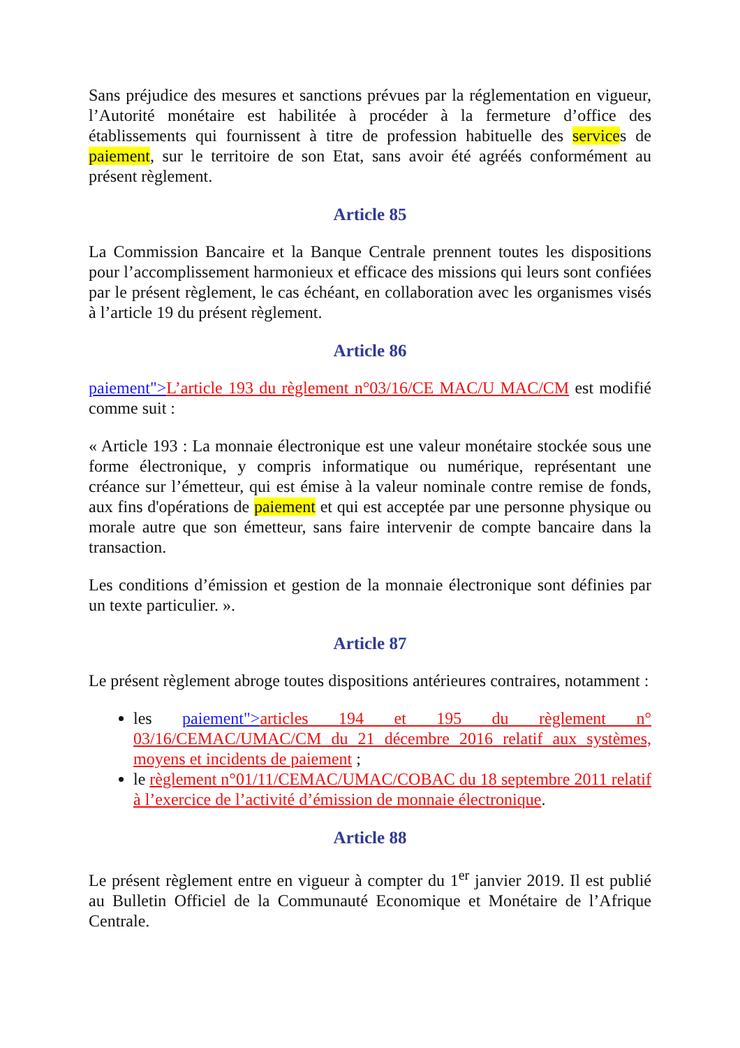Sans préjudice des mesures et sanctions prévues par la réglementation en vigueur, l’Autorité monétaire est habilitée à procéder à la fermeture d’office des établissements qui fournissent à titre de profession habituelle des services de paiement, sur le territoire de son Etat, sans avoir été agréés conformément au présent règlement.
Article 85
La Commission Bancaire et la Banque Centrale prennent toutes les dispositions pour l’accomplissement harmonieux et efficace des missions qui leurs sont confiées par le présent règlement, le cas échéant, en collaboration avec les organismes visés à l’article 19 du présent règlement.
Article 86
paiement">L’article 193 du règlement n°03/16/CE MAC/U MAC/CM est modifié comme suit :
« Article 193 : La monnaie électronique est une valeur monétaire stockée sous une forme électronique, y compris informatique ou numérique, représentant une créance sur l’émetteur, qui est émise à la valeur nominale contre remise de fonds, aux fins d'opérations de paiement et qui est acceptée par une personne physique ou morale autre que son émetteur, sans faire intervenir de compte bancaire dans la transaction.
Les conditions d’émission et gestion de la monnaie électronique sont définies par un texte particulier. ».
Article 87
Le présent règlement abroge toutes dispositions antérieures contraires, notamment :
les paiement">articles 194 et 195 du règlement n° 03/16/CEMAC/UMAC/CM du 21 décembre 2016 relatif aux systèmes, moyens et incidents de paiement ;
le règlement n°01/11/CEMAC/UMAC/COBAC du 18 septembre 2011 relatif à l’exercice de l’activité d’émission de monnaie électronique.
Article 88
Le présent règlement entre en vigueur à compter du 1<sup>er</sup> janvier 2019. Il est publié au Bulletin Officiel de la Communauté Economique et Monétaire de l’Afrique Centrale.